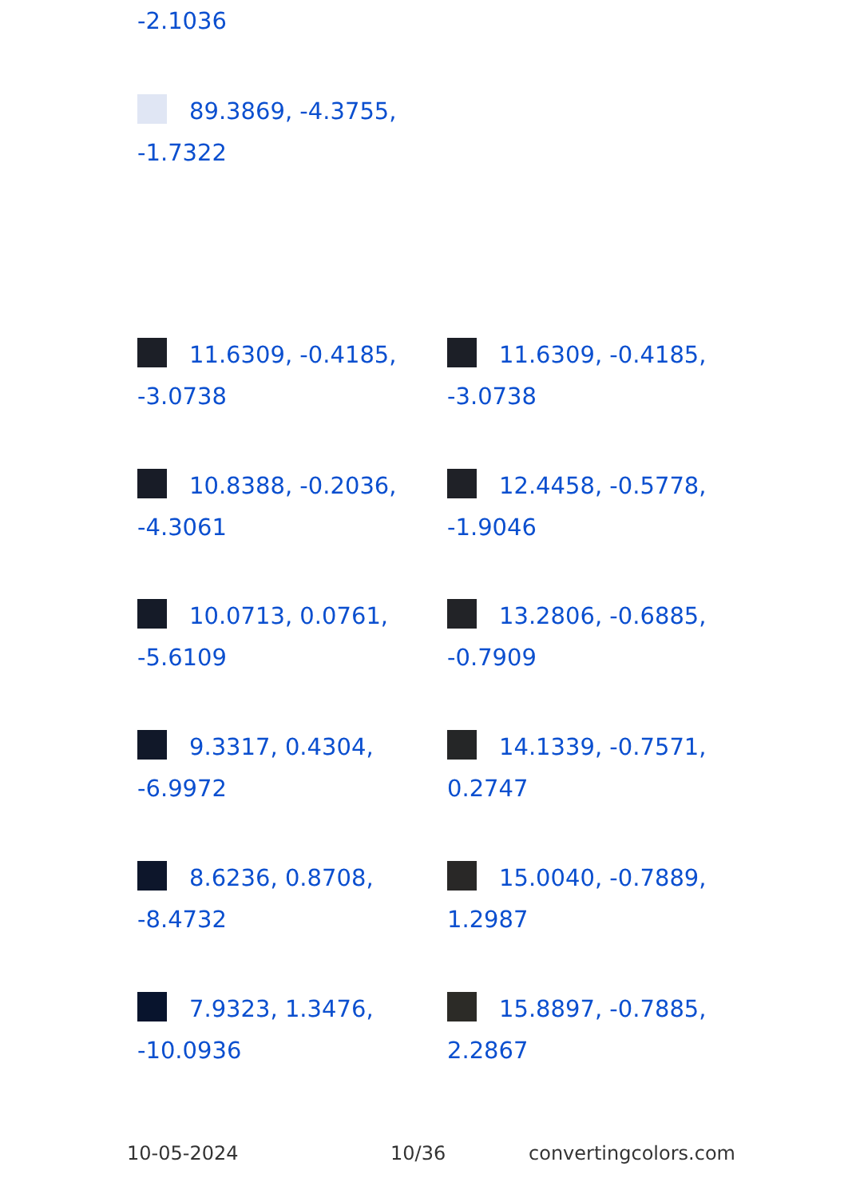-2.1036
89.3869, -4.3755, -1.7322
11.6309, -0.4185, -3.0738
11.6309, -0.4185, -3.0738
10.8388, -0.2036, -4.3061
12.4458, -0.5778, -1.9046
10.0713, 0.0761, -5.6109
13.2806, -0.6885, -0.7909
9.3317, 0.4304, -6.9972
14.1339, -0.7571, 0.2747
8.6236, 0.8708, -8.4732
15.0040, -0.7889, 1.2987
7.9323, 1.3476, -10.0936
15.8897, -0.7885, 2.2867
10-05-2024 10/36 convertingcolors.com